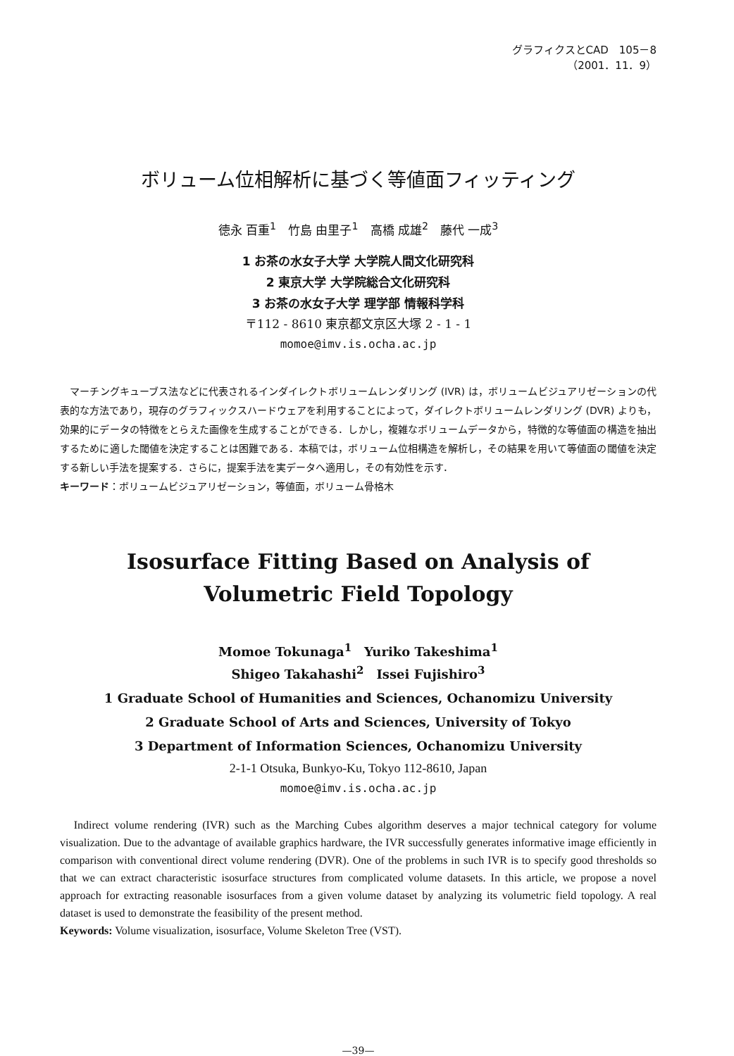グラフィクスとCAD　105－8
（2001．11．9）
ボリューム位相解析に基づく等値面フィッティング
徳永 百重<sup>1</sup>　竹島 由里子<sup>1</sup>　高橋 成雄<sup>2</sup>　藤代 一成<sup>3</sup>
1 お茶の水女子大学 大学院人間文化研究科
2 東京大学 大学院総合文化研究科
3 お茶の水女子大学 理学部 情報科学科
〒112 - 8610 東京都文京区大塚 2 - 1 - 1
momoe@imv.is.ocha.ac.jp
　マーチングキューブス法などに代表されるインダイレクトボリュームレンダリング (IVR) は，ボリュームビジュアリゼーションの代表的な方法であり，現存のグラフィックスハードウェアを利用することによって，ダイレクトボリュームレンダリング (DVR) よりも，効果的にデータの特徴をとらえた画像を生成することができる．しかし，複雑なボリュームデータから，特徴的な等値面の構造を抽出するために適した閾値を決定することは困難である．本稿では，ボリューム位相構造を解析し，その結果を用いて等値面の閾値を決定する新しい手法を提案する．さらに，提案手法を実データへ適用し，その有効性を示す．
キーワード：ボリュームビジュアリゼーション，等値面，ボリューム骨格木
Isosurface Fitting Based on Analysis of
Volumetric Field Topology
Momoe Tokunaga<sup>1</sup>　Yuriko Takeshima<sup>1</sup>
Shigeo Takahashi<sup>2</sup>　Issei Fujishiro<sup>3</sup>
1 Graduate School of Humanities and Sciences, Ochanomizu University
2 Graduate School of Arts and Sciences, University of Tokyo
3 Department of Information Sciences, Ochanomizu University
2-1-1 Otsuka, Bunkyo-Ku, Tokyo 112-8610, Japan
momoe@imv.is.ocha.ac.jp
　Indirect volume rendering (IVR) such as the Marching Cubes algorithm deserves a major technical category for volume visualization. Due to the advantage of available graphics hardware, the IVR successfully generates informative image efficiently in comparison with conventional direct volume rendering (DVR). One of the problems in such IVR is to specify good thresholds so that we can extract characteristic isosurface structures from complicated volume datasets. In this article, we propose a novel approach for extracting reasonable isosurfaces from a given volume dataset by analyzing its volumetric field topology. A real dataset is used to demonstrate the feasibility of the present method.
Keywords: Volume visualization, isosurface, Volume Skeleton Tree (VST).
—39—